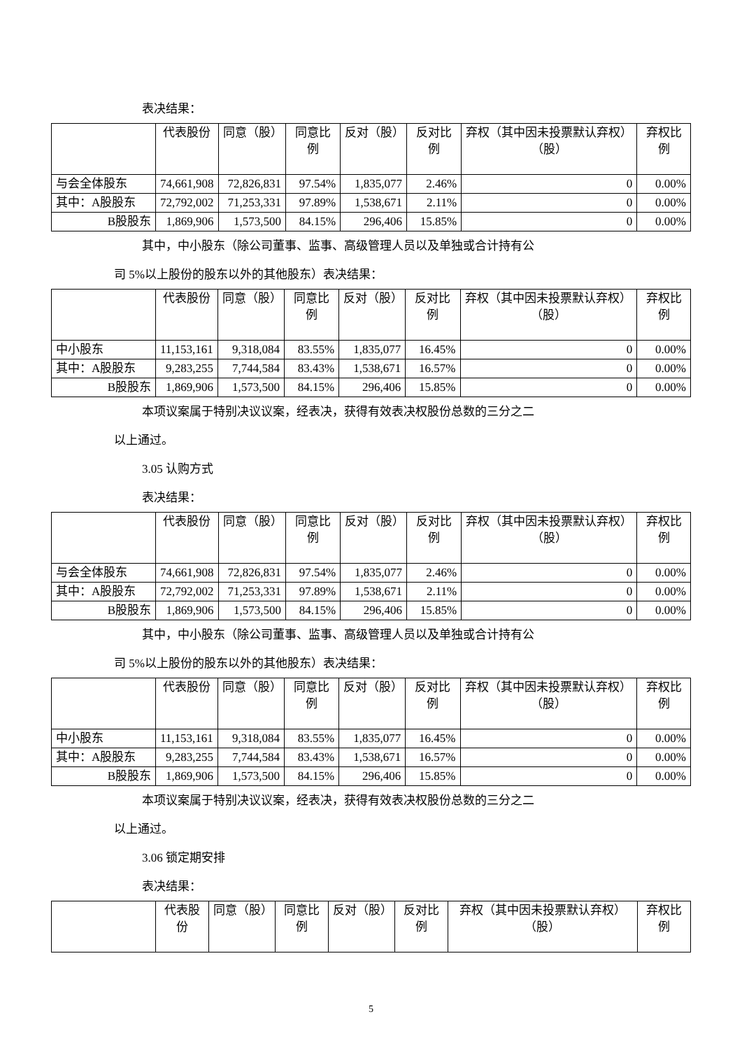表决结果：
| | 代表股份 | 同意（股） | 同意比例 | 反对（股） | 反对比例 | 弃权（其中因未投票默认弃权）（股） | 弃权比例 |
| --- | --- | --- | --- | --- | --- | --- | --- |
| 与会全体股东 | 74,661,908 | 72,826,831 | 97.54% | 1,835,077 | 2.46% | 0 | 0.00% |
| 其中：A股股东 | 72,792,002 | 71,253,331 | 97.89% | 1,538,671 | 2.11% | 0 | 0.00% |
| B股股东 | 1,869,906 | 1,573,500 | 84.15% | 296,406 | 15.85% | 0 | 0.00% |
其中，中小股东（除公司董事、监事、高级管理人员以及单独或合计持有公
司 5%以上股份的股东以外的其他股东）表决结果：
| | 代表股份 | 同意（股） | 同意比例 | 反对（股） | 反对比例 | 弃权（其中因未投票默认弃权）（股） | 弃权比例 |
| --- | --- | --- | --- | --- | --- | --- | --- |
| 中小股东 | 11,153,161 | 9,318,084 | 83.55% | 1,835,077 | 16.45% | 0 | 0.00% |
| 其中：A股股东 | 9,283,255 | 7,744,584 | 83.43% | 1,538,671 | 16.57% | 0 | 0.00% |
| B股股东 | 1,869,906 | 1,573,500 | 84.15% | 296,406 | 15.85% | 0 | 0.00% |
本项议案属于特别决议议案，经表决，获得有效表决权股份总数的三分之二
以上通过。
3.05 认购方式
表决结果：
| | 代表股份 | 同意（股） | 同意比例 | 反对（股） | 反对比例 | 弃权（其中因未投票默认弃权）（股） | 弃权比例 |
| --- | --- | --- | --- | --- | --- | --- | --- |
| 与会全体股东 | 74,661,908 | 72,826,831 | 97.54% | 1,835,077 | 2.46% | 0 | 0.00% |
| 其中：A股股东 | 72,792,002 | 71,253,331 | 97.89% | 1,538,671 | 2.11% | 0 | 0.00% |
| B股股东 | 1,869,906 | 1,573,500 | 84.15% | 296,406 | 15.85% | 0 | 0.00% |
其中，中小股东（除公司董事、监事、高级管理人员以及单独或合计持有公
司 5%以上股份的股东以外的其他股东）表决结果：
| | 代表股份 | 同意（股） | 同意比例 | 反对（股） | 反对比例 | 弃权（其中因未投票默认弃权）（股） | 弃权比例 |
| --- | --- | --- | --- | --- | --- | --- | --- |
| 中小股东 | 11,153,161 | 9,318,084 | 83.55% | 1,835,077 | 16.45% | 0 | 0.00% |
| 其中：A股股东 | 9,283,255 | 7,744,584 | 83.43% | 1,538,671 | 16.57% | 0 | 0.00% |
| B股股东 | 1,869,906 | 1,573,500 | 84.15% | 296,406 | 15.85% | 0 | 0.00% |
本项议案属于特别决议议案，经表决，获得有效表决权股份总数的三分之二
以上通过。
3.06 锁定期安排
表决结果：
| | 代表股份 | 同意（股） | 同意比例 | 反对（股） | 反对比例 | 弃权（其中因未投票默认弃权）（股） | 弃权比例 |
| --- | --- | --- | --- | --- | --- | --- | --- |
5